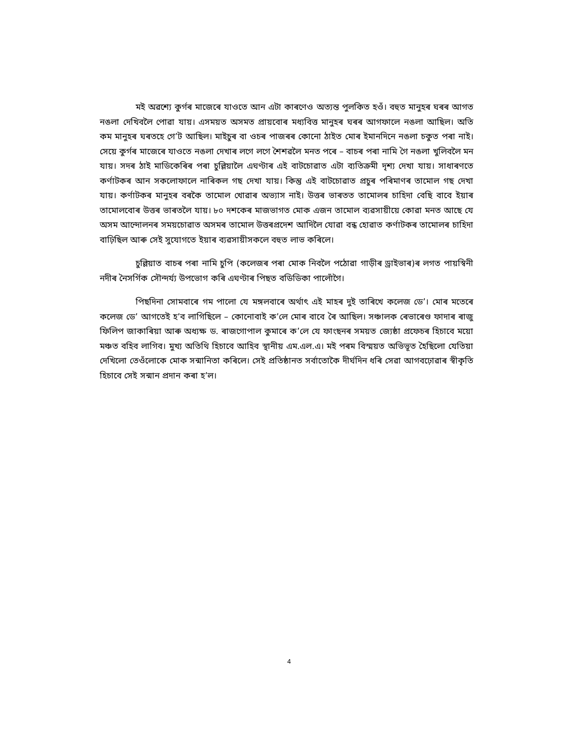মই অৱশ্যে কুৰ্গৰ মাজেৰে যাওতে আন এটা কাৰণেও অত্যন্ত পুলকিত হওঁ। বহুত মানুহৰ ঘৰৰ আগত নঙলা দেখিবলৈ পোৱা যায়। এসময়ত অসমত প্ৰায়বোৰ মধ্যবিত্ত মানুহৰ ঘৰৰ আগফালে নঙলা আছিল। অতি কম মানুহৰ ঘৰতহে গে’ট আছিল। মাইচুৰ বা ওচৰ পাজৰৰ কোনো ঠাইত মোৰ ইমানদিনে নঙলা চকুত পৰা নাই। সেয়ে কুৰ্গৰ মাজেৰে যাওতে নঙলা দেখাৰ লগে লগে শৈশৱলৈ মনত পৰে – বাচৰ পৰা নামি গৈ নঙলা খুলিবলৈ মন যায়। সদৰ ঠাই মাডিকেৰিৰ পৰা চুল্লিয়ালৈ এঘণ্টাৰ এই বাটচোৱাত এটা ব্যতিক্ৰমী দৃশ্য দেখা যায়। সাধাৰণতে কৰ্ণাটকৰ আন সকলোফালে নাৰিকল গছ দেখা যায়। কিন্তু এই বাটচোৱাত প্ৰচুৰ পৰিমাণৰ তামোল গছ দেখা যায়। কৰ্ণাটকৰ মানুহৰ বৰকৈ তামোল খোৱাৰ অভ্যাস নাই। উত্তৰ ভাৰতত তামোলৰ চাহিদা বেছি বাবে ইয়াৰ তামোলবোৰ উত্তৰ ভাৰতলৈ যায়। ৮০ দশকেৰ মাজভাগত মোক এজন তামোল ব্যৱসায়ীয়ে কোৱা মনত আছে যে অসম আন্দোলনৰ সময়চোৱাত অসমৰ তামোল উত্তৰপ্ৰদেশ আদিলৈ যোৱা বন্ধ হোৱাত কৰ্ণাটকৰ তামোলৰ চাহিদা বাঢ়িছিল আৰু সেই সুযোগতে ইয়াৰ ব্যৱসায়ীসকলে বহুত লাভ কৰিলে।
চুল্লিয়াত বাচৰ পৰা নামি চুপি (কলেজৰ পৰা মোক নিবলৈ পঠোৱা গাড়ীৰ ড্ৰাইভাৰ)ৰ লগত পায়স্বিনী নদীৰ নৈসৰ্গিক সৌন্দৰ্য্য উপভোগ কৰি এঘণ্টাৰ পিছত বডিডিকা পালোঁগৈ।
পিছদিনা সোমবাৰে গম পালো যে মঙ্গলবাৰে অৰ্থাৎ এই মাহৰ দুই তাৰিখে কলেজ ডে’। মোৰ মতেৰে কলেজ ডে’ আগতেই হ’ব লাগিছিলে – কোনোবাই ক’লে মোৰ বাবে ৰৈ আছিল। সঞ্চালক ৰেভাৰেণ্ড ফাদাৰ ৰাজু ফিলিপ জাকাৰিয়া আৰু অধ্যক্ষ ড. ৰাজগোপাল কুমাৰে ক’লে যে ফাংছনৰ সময়ত জ্যেষ্ঠা প্ৰফেচৰ হিচাবে ময়ো মঞ্চত বহিব লাগিব। মুখ্য অতিথি হিচাবে আহিব স্থানীয় এম.এল.এ। মই পৰম বিস্ময়ত অভিভূত হৈছিলো যেতিয়া দেখিলো তেওঁলোকে মোক সন্মানিতা কৰিলে। সেই প্ৰতিষ্ঠানত সৰ্বাতোকৈ দীৰ্ঘদিন ধৰি সেৱা আগবঢ়োৱাৰ স্বীকৃতি হিচাবে সেই সন্মান প্ৰদান কৰা হ’ল।
4